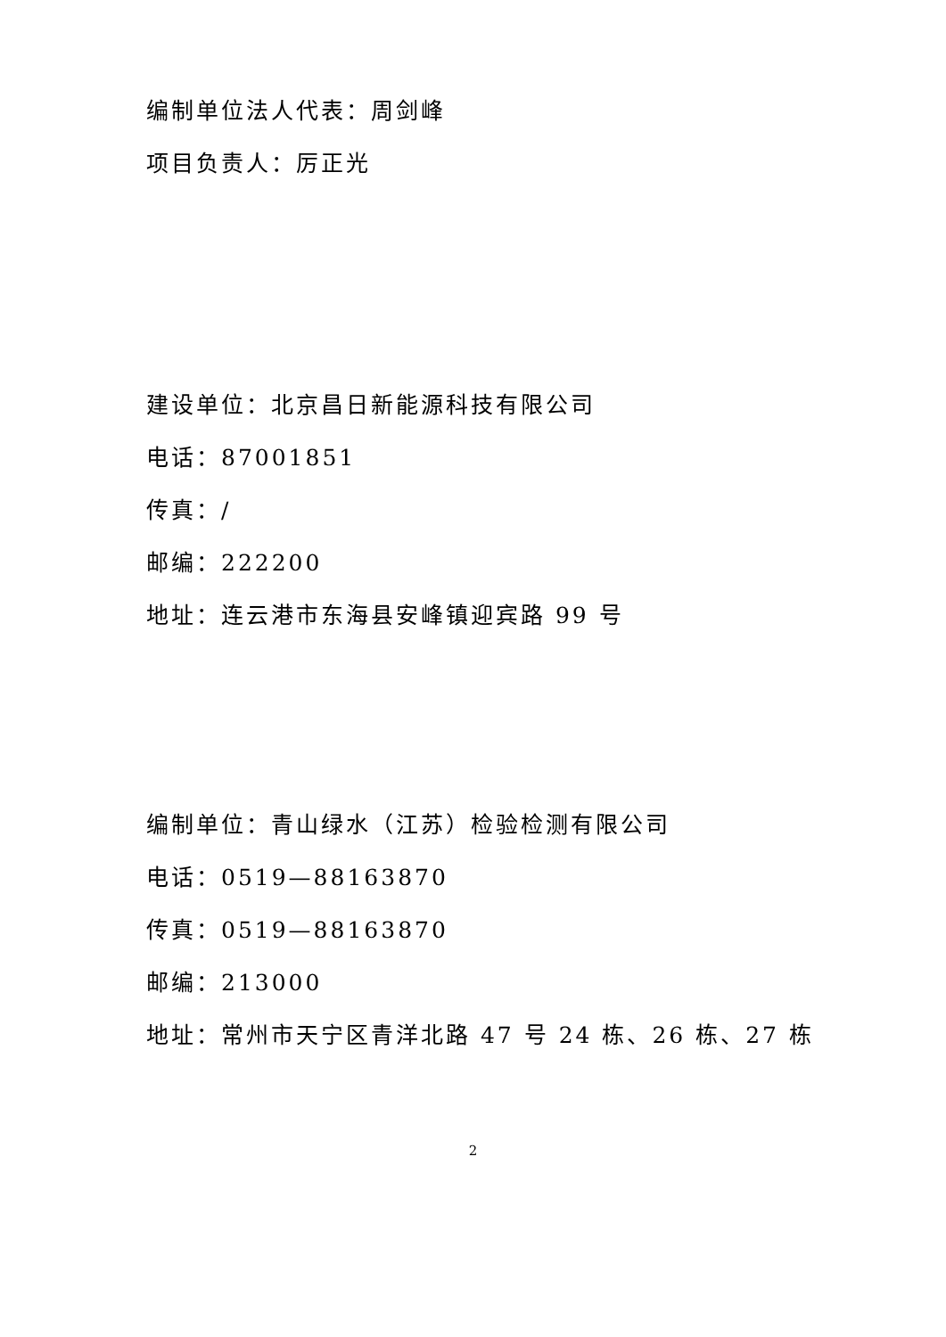编制单位法人代表：周剑峰
项目负责人：厉正光
建设单位：北京昌日新能源科技有限公司
电话：87001851
传真：/
邮编：222200
地址：连云港市东海县安峰镇迎宾路 99 号
编制单位：青山绿水（江苏）检验检测有限公司
电话：0519—88163870
传真：0519—88163870
邮编：213000
地址：常州市天宁区青洋北路 47 号 24 栋、26 栋、27 栋
2